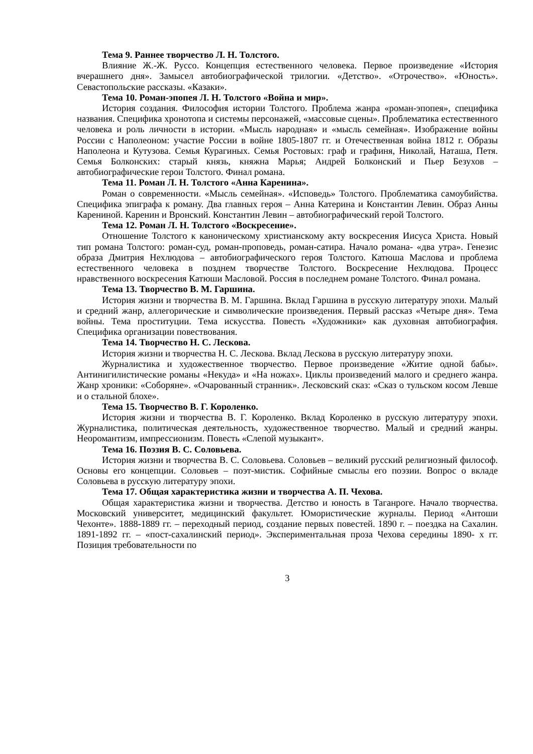Тема 9. Раннее творчество Л. Н. Толстого.
Влияние Ж.-Ж. Руссо. Концепция естественного человека. Первое произведение «История вчерашнего дня». Замысел автобиографической трилогии. «Детство». «Отрочество». «Юность». Севастопольские рассказы. «Казаки».
Тема 10. Роман-эпопея Л. Н. Толстого «Война и мир».
История создания. Философия истории Толстого. Проблема жанра «роман-эпопея», специфика названия. Специфика хронотопа и системы персонажей, «массовые сцены». Проблематика естественного человека и роль личности в истории. «Мысль народная» и «мысль семейная». Изображение войны России с Наполеоном: участие России в войне 1805-1807 гг. и Отечественная война 1812 г. Образы Наполеона и Кутузова. Семья Курагиных. Семья Ростовых: граф и графиня, Николай, Наташа, Петя. Семья Болконских: старый князь, княжна Марья; Андрей Болконский и Пьер Безухов – автобиографические герои Толстого. Финал романа.
Тема 11. Роман Л. Н. Толстого «Анна Каренина».
Роман о современности. «Мысль семейная». «Исповедь» Толстого. Проблематика самоубийства. Специфика эпиграфа к роману. Два главных героя – Анна Катерина и Константин Левин. Образ Анны Карениной. Каренин и Вронский. Константин Левин – автобиографический герой Толстого.
Тема 12. Роман Л. Н. Толстого «Воскресение».
Отношение Толстого к каноническому христианскому акту воскресения Иисуса Христа. Новый тип романа Толстого: роман-суд, роман-проповедь, роман-сатира. Начало романа- «два утра». Генезис образа Дмитрия Нехлюдова – автобиографического героя Толстого. Катюша Маслова и проблема естественного человека в позднем творчестве Толстого. Воскресение Нехлюдова. Процесс нравственного воскресения Катюши Масловой. Россия в последнем романе Толстого. Финал романа.
Тема 13. Творчество В. М. Гаршина.
История жизни и творчества В. М. Гаршина. Вклад Гаршина в русскую литературу эпохи. Малый и средний жанр, аллегорические и символические произведения. Первый рассказ «Четыре дня». Тема войны. Тема проституции. Тема искусства. Повесть «Художники» как духовная автобиография. Специфика организации повествования.
Тема 14. Творчество Н. С. Лескова.
История жизни и творчества Н. С. Лескова. Вклад Лескова в русскую литературу эпохи.
Журналистика и художественное творчество. Первое произведение «Житие одной бабы». Антинигилистические романы «Некуда» и «На ножах». Циклы произведений малого и среднего жанра. Жанр хроники: «Соборяне». «Очарованный странник». Лесковский сказ: «Сказ о тульском косом Левше и о стальной блохе».
Тема 15. Творчество В. Г. Короленко.
История жизни и творчества В. Г. Короленко. Вклад Короленко в русскую литературу эпохи. Журналистика, политическая деятельность, художественное творчество. Малый и средний жанры. Неоромантизм, импрессионизм. Повесть «Слепой музыкант».
Тема 16. Поэзия В. С. Соловьева.
История жизни и творчества В. С. Соловьева. Соловьев – великий русский религиозный философ. Основы его концепции. Соловьев – поэт-мистик. Софийные смыслы его поэзии. Вопрос о вкладе Соловьева в русскую литературу эпохи.
Тема 17. Общая характеристика жизни и творчества А. П. Чехова.
Общая характеристика жизни и творчества. Детство и юность в Таганроге. Начало творчества. Московский университет, медицинский факультет. Юмористические журналы. Период «Антоши Чехонте». 1888-1889 гг. – переходный период, создание первых повестей. 1890 г. – поездка на Сахалин. 1891-1892 гг. – «пост-сахалинский период». Экспериментальная проза Чехова середины 1890- х гг. Позиция требовательности по
3